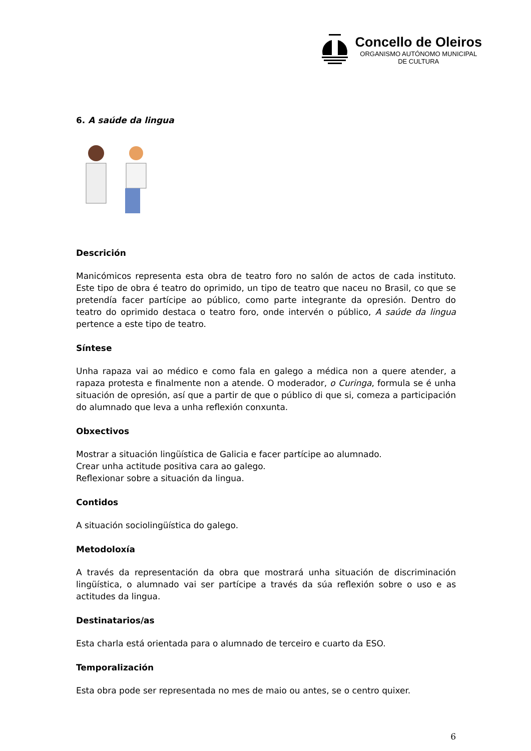Concello de Oleiros
ORGANISMO AUTÓNOMO MUNICIPAL
DE CULTURA
6. A saúde da lingua
Descrición
Manicómicos representa esta obra de teatro foro no salón de actos de cada instituto. Este tipo de obra é teatro do oprimido, un tipo de teatro que naceu no Brasil, co que se pretendía facer partícipe ao público, como parte integrante da opresión. Dentro do teatro do oprimido destaca o teatro foro, onde intervén o público, A saúde da lingua pertence a este tipo de teatro.
Síntese
Unha rapaza vai ao médico e como fala en galego a médica non a quere atender, a rapaza protesta e finalmente non a atende. O moderador, o Curinga, formula se é unha situación de opresión, así que a partir de que o público di que si, comeza a participación do alumnado que leva a unha reflexión conxunta.
Obxectivos
Mostrar a situación lingüística de Galicia e facer partícipe ao alumnado.
Crear unha actitude positiva cara ao galego.
Reflexionar sobre a situación da lingua.
Contidos
A situación sociolingüística do galego.
Metodoloxía
A través da representación da obra que mostrará unha situación de discriminación lingüística, o alumnado vai ser partícipe a través da súa reflexión sobre o uso e as actitudes da lingua.
Destinatarios/as
Esta charla está orientada para o alumnado de terceiro e cuarto da ESO.
Temporalización
Esta obra pode ser representada no mes de maio ou antes, se o centro quixer.
6